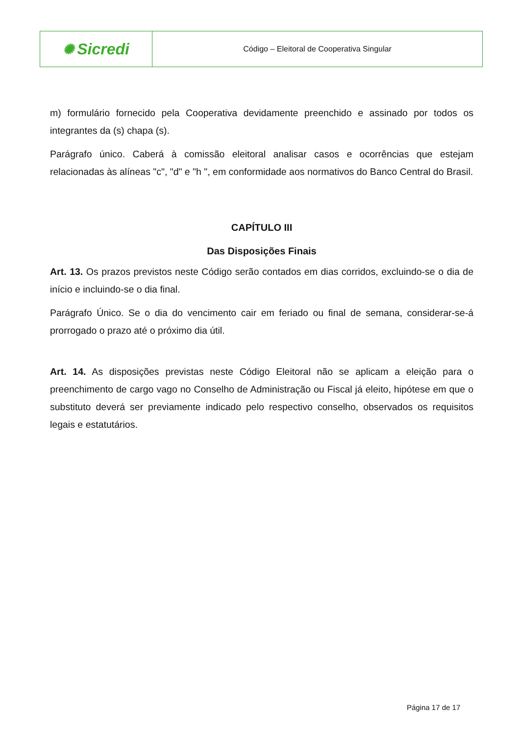✺ Sicredi
Código – Eleitoral de Cooperativa Singular
m) formulário fornecido pela Cooperativa devidamente preenchido e assinado por todos os integrantes da (s) chapa (s).
Parágrafo único. Caberá à comissão eleitoral analisar casos e ocorrências que estejam relacionadas às alíneas "c", "d" e "h ", em conformidade aos normativos do Banco Central do Brasil.
CAPÍTULO III
Das Disposições Finais
Art. 13. Os prazos previstos neste Código serão contados em dias corridos, excluindo-se o dia de início e incluindo-se o dia final.
Parágrafo Único. Se o dia do vencimento cair em feriado ou final de semana, considerar-se-á prorrogado o prazo até o próximo dia útil.
Art. 14. As disposições previstas neste Código Eleitoral não se aplicam a eleição para o preenchimento de cargo vago no Conselho de Administração ou Fiscal já eleito, hipótese em que o substituto deverá ser previamente indicado pelo respectivo conselho, observados os requisitos legais e estatutários.
Página 17 de 17